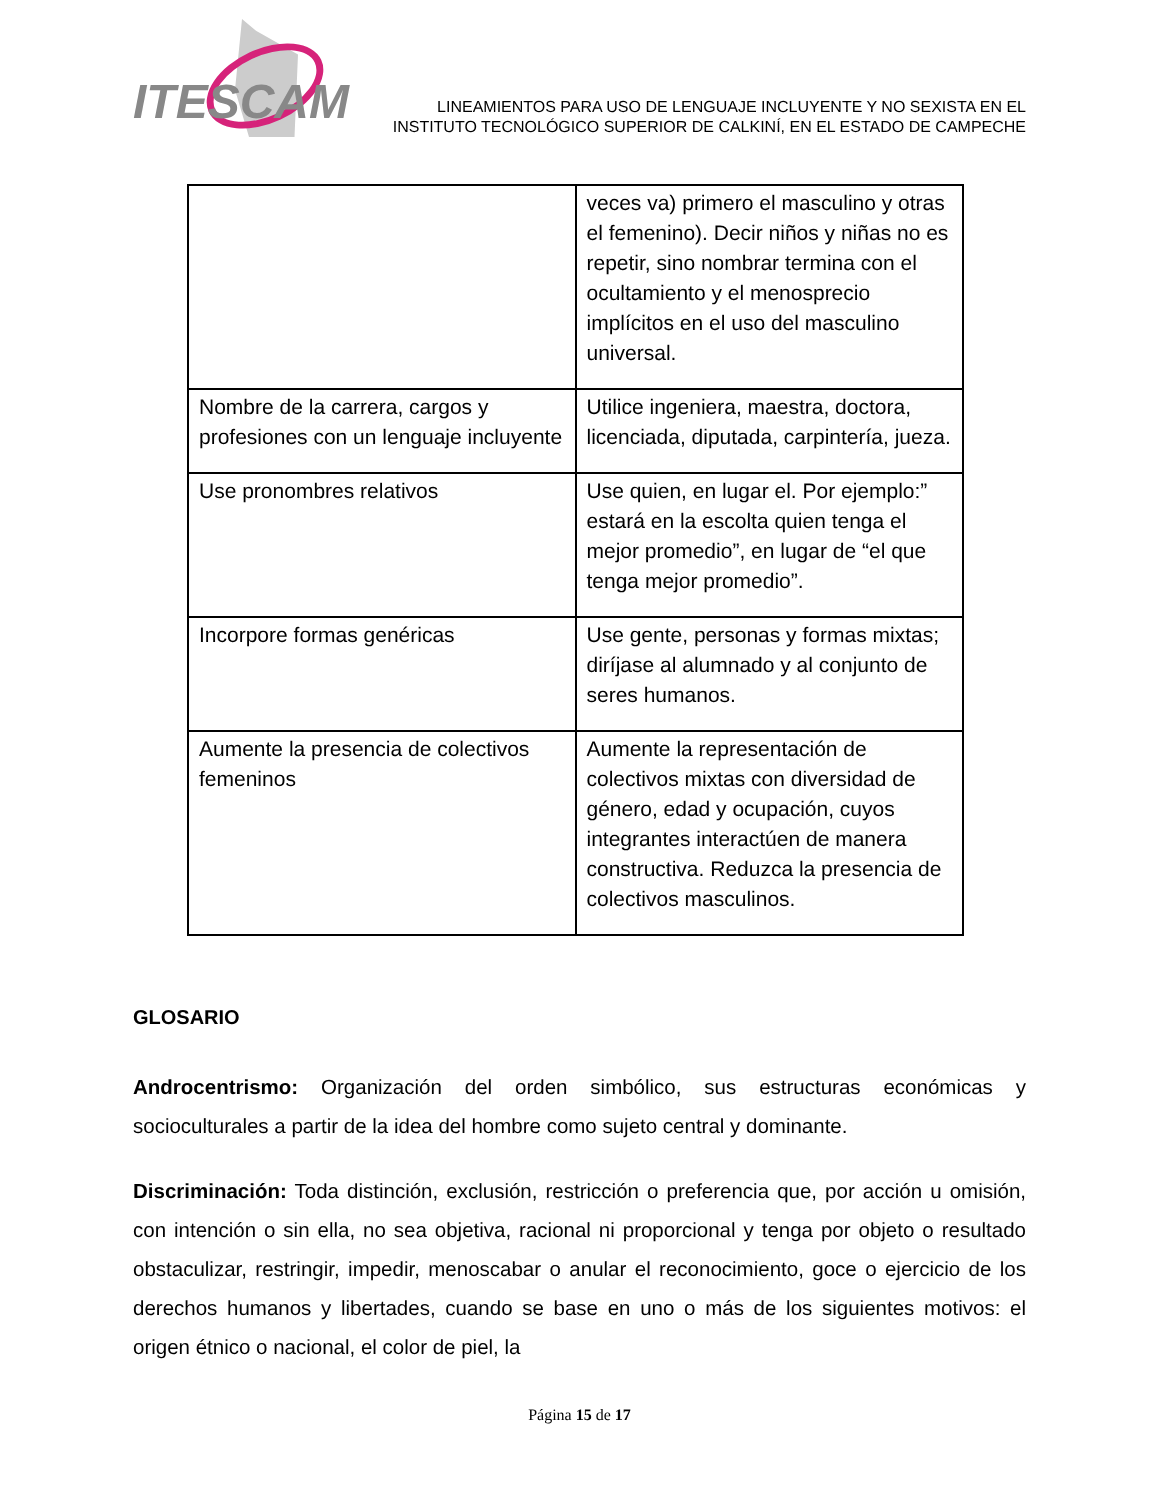ITESCAM
LINEAMIENTOS PARA USO DE LENGUAJE INCLUYENTE Y NO SEXISTA EN EL
INSTITUTO TECNOLÓGICO SUPERIOR DE CALKINÍ, EN EL ESTADO DE CAMPECHE
| | veces va) primero el masculino y otras el femenino). Decir niños y niñas no es repetir, sino nombrar termina con el ocultamiento y el menosprecio implícitos en el uso del masculino universal. |
| Nombre de la carrera, cargos y profesiones con un lenguaje incluyente | Utilice ingeniera, maestra, doctora, licenciada, diputada, carpintería, jueza. |
| Use pronombres relativos | Use quien, en lugar el. Por ejemplo:” estará en la escolta quien tenga el mejor promedio”, en lugar de “el que tenga mejor promedio”. |
| Incorpore formas genéricas | Use gente, personas y formas mixtas; diríjase al alumnado y al conjunto de seres humanos. |
| Aumente la presencia de colectivos femeninos | Aumente la representación de colectivos mixtas con diversidad de género, edad y ocupación, cuyos integrantes interactúen de manera constructiva. Reduzca la presencia de colectivos masculinos. |
GLOSARIO
Androcentrismo: Organización del orden simbólico, sus estructuras económicas y socioculturales a partir de la idea del hombre como sujeto central y dominante.
Discriminación: Toda distinción, exclusión, restricción o preferencia que, por acción u omisión, con intención o sin ella, no sea objetiva, racional ni proporcional y tenga por objeto o resultado obstaculizar, restringir, impedir, menoscabar o anular el reconocimiento, goce o ejercicio de los derechos humanos y libertades, cuando se base en uno o más de los siguientes motivos: el origen étnico o nacional, el color de piel, la
Página 15 de 17